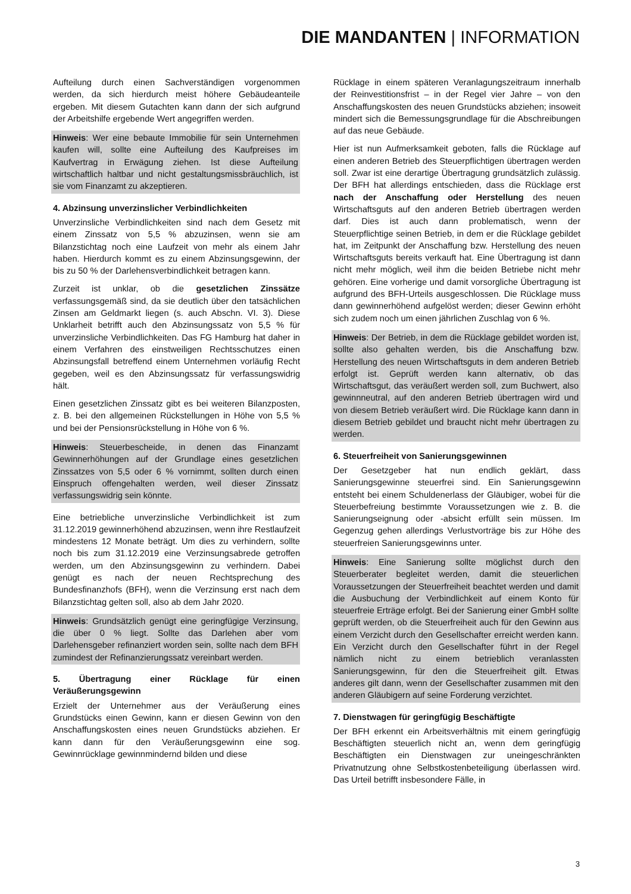DIE MANDANTEN | INFORMATION
Aufteilung durch einen Sachverständigen vorgenommen werden, da sich hierdurch meist höhere Gebäudeanteile ergeben. Mit diesem Gutachten kann dann der sich aufgrund der Arbeitshilfe ergebende Wert angegriffen werden.
Hinweis: Wer eine bebaute Immobilie für sein Unternehmen kaufen will, sollte eine Aufteilung des Kaufpreises im Kaufvertrag in Erwägung ziehen. Ist diese Aufteilung wirtschaftlich haltbar und nicht gestaltungsmissbräuchlich, ist sie vom Finanzamt zu akzeptieren.
4. Abzinsung unverzinslicher Verbindlichkeiten
Unverzinsliche Verbindlichkeiten sind nach dem Gesetz mit einem Zinssatz von 5,5 % abzuzinsen, wenn sie am Bilanzstichtag noch eine Laufzeit von mehr als einem Jahr haben. Hierdurch kommt es zu einem Abzinsungsgewinn, der bis zu 50 % der Darlehensverbindlichkeit betragen kann.
Zurzeit ist unklar, ob die gesetzlichen Zinssätze verfassungsgemäß sind, da sie deutlich über den tatsächlichen Zinsen am Geldmarkt liegen (s. auch Abschn. VI. 3). Diese Unklarheit betrifft auch den Abzinsungssatz von 5,5 % für unverzinsliche Verbindlichkeiten. Das FG Hamburg hat daher in einem Verfahren des einstweiligen Rechtsschutzes einen Abzinsungsfall betreffend einem Unternehmen vorläufig Recht gegeben, weil es den Abzinsungssatz für verfassungswidrig hält.
Einen gesetzlichen Zinssatz gibt es bei weiteren Bilanzposten, z. B. bei den allgemeinen Rückstellungen in Höhe von 5,5 % und bei der Pensionsrückstellung in Höhe von 6 %.
Hinweis: Steuerbescheide, in denen das Finanzamt Gewinnerhöhungen auf der Grundlage eines gesetzlichen Zinssatzes von 5,5 oder 6 % vornimmt, sollten durch einen Einspruch offengehalten werden, weil dieser Zinssatz verfassungswidrig sein könnte.
Eine betriebliche unverzinsliche Verbindlichkeit ist zum 31.12.2019 gewinnerhöhend abzuzinsen, wenn ihre Restlaufzeit mindestens 12 Monate beträgt. Um dies zu verhindern, sollte noch bis zum 31.12.2019 eine Verzinsungsabrede getroffen werden, um den Abzinsungsgewinn zu verhindern. Dabei genügt es nach der neuen Rechtsprechung des Bundesfinanzhofs (BFH), wenn die Verzinsung erst nach dem Bilanzstichtag gelten soll, also ab dem Jahr 2020.
Hinweis: Grundsätzlich genügt eine geringfügige Verzinsung, die über 0 % liegt. Sollte das Darlehen aber vom Darlehensgeber refinanziert worden sein, sollte nach dem BFH zumindest der Refinanzierungssatz vereinbart werden.
5. Übertragung einer Rücklage für einen Veräußerungsgewinn
Erzielt der Unternehmer aus der Veräußerung eines Grundstücks einen Gewinn, kann er diesen Gewinn von den Anschaffungskosten eines neuen Grundstücks abziehen. Er kann dann für den Veräußerungsgewinn eine sog. Gewinnrücklage gewinnmindernd bilden und diese
Rücklage in einem späteren Veranlagungszeitraum innerhalb der Reinvestitionsfrist – in der Regel vier Jahre – von den Anschaffungskosten des neuen Grundstücks abziehen; insoweit mindert sich die Bemessungsgrundlage für die Abschreibungen auf das neue Gebäude.
Hier ist nun Aufmerksamkeit geboten, falls die Rücklage auf einen anderen Betrieb des Steuerpflichtigen übertragen werden soll. Zwar ist eine derartige Übertragung grundsätzlich zulässig. Der BFH hat allerdings entschieden, dass die Rücklage erst nach der Anschaffung oder Herstellung des neuen Wirtschaftsguts auf den anderen Betrieb übertragen werden darf. Dies ist auch dann problematisch, wenn der Steuerpflichtige seinen Betrieb, in dem er die Rücklage gebildet hat, im Zeitpunkt der Anschaffung bzw. Herstellung des neuen Wirtschaftsguts bereits verkauft hat. Eine Übertragung ist dann nicht mehr möglich, weil ihm die beiden Betriebe nicht mehr gehören. Eine vorherige und damit vorsorgliche Übertragung ist aufgrund des BFH-Urteils ausgeschlossen. Die Rücklage muss dann gewinnerhöhend aufgelöst werden; dieser Gewinn erhöht sich zudem noch um einen jährlichen Zuschlag von 6 %.
Hinweis: Der Betrieb, in dem die Rücklage gebildet worden ist, sollte also gehalten werden, bis die Anschaffung bzw. Herstellung des neuen Wirtschaftsguts in dem anderen Betrieb erfolgt ist. Geprüft werden kann alternativ, ob das Wirtschaftsgut, das veräußert werden soll, zum Buchwert, also gewinnneutral, auf den anderen Betrieb übertragen wird und von diesem Betrieb veräußert wird. Die Rücklage kann dann in diesem Betrieb gebildet und braucht nicht mehr übertragen zu werden.
6. Steuerfreiheit von Sanierungsgewinnen
Der Gesetzgeber hat nun endlich geklärt, dass Sanierungsgewinne steuerfrei sind. Ein Sanierungsgewinn entsteht bei einem Schuldenerlass der Gläubiger, wobei für die Steuerbefreiung bestimmte Voraussetzungen wie z. B. die Sanierungseignung oder -absicht erfüllt sein müssen. Im Gegenzug gehen allerdings Verlustvorträge bis zur Höhe des steuerfreien Sanierungsgewinns unter.
Hinweis: Eine Sanierung sollte möglichst durch den Steuerberater begleitet werden, damit die steuerlichen Voraussetzungen der Steuerfreiheit beachtet werden und damit die Ausbuchung der Verbindlichkeit auf einem Konto für steuerfreie Erträge erfolgt. Bei der Sanierung einer GmbH sollte geprüft werden, ob die Steuerfreiheit auch für den Gewinn aus einem Verzicht durch den Gesellschafter erreicht werden kann. Ein Verzicht durch den Gesellschafter führt in der Regel nämlich nicht zu einem betrieblich veranlassten Sanierungsgewinn, für den die Steuerfreiheit gilt. Etwas anderes gilt dann, wenn der Gesellschafter zusammen mit den anderen Gläubigern auf seine Forderung verzichtet.
7. Dienstwagen für geringfügig Beschäftigte
Der BFH erkennt ein Arbeitsverhältnis mit einem geringfügig Beschäftigten steuerlich nicht an, wenn dem geringfügig Beschäftigten ein Dienstwagen zur uneingeschränkten Privatnutzung ohne Selbstkostenbeteiligung überlassen wird. Das Urteil betrifft insbesondere Fälle, in
3